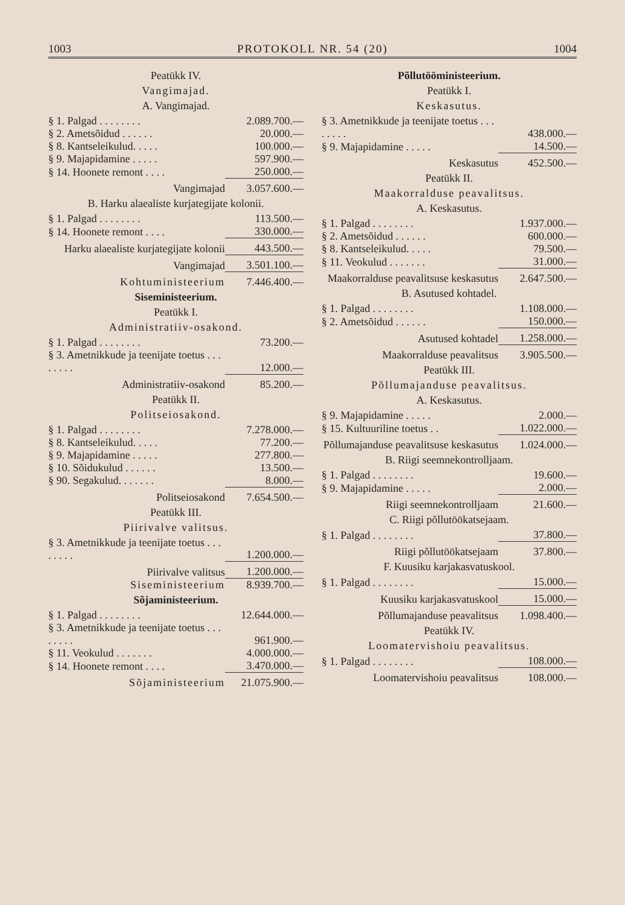1003 PROTOKOLL NR. 54 (20) 1004
Peatükk IV.
Vangimajad.
A. Vangimajad.
| § 1. Palgad . . . . . . . . | 2.089.700.— |
| § 2. Ametsõidud . . . . . . | 20.000.— |
| § 8. Kantseleikulud. . . . . | 100.000.— |
| § 9. Majapidamine . . . . . | 597.900.— |
| § 14. Hoonete remont . . . . | 250.000.— |
| Vangimajad | 3.057.600.— |
B. Harku alaealiste kurjategijate kolonii.
| § 1. Palgad . . . . . . . . | 113.500.— |
| § 14. Hoonete remont . . . . | 330.000.— |
| Harku alaealiste kurjategijate kolonii | 443.500.— |
| Vangimajad | 3.501.100.— |
| Kohtuministeerium | 7.446.400.— |
Siseministeerium.
Peatükk I.
Administratiiv-osakond.
| § 1. Palgad . . . . . . . . | 73.200.— |
| § 3. Ametnikkude ja teenijate toetus . . . . . . . . | 12.000.— |
| Administratiiv-osakond | 85.200.— |
Peatükk II.
Politseiosakond.
| § 1. Palgad . . . . . . . . | 7.278.000.— |
| § 8. Kantseleikulud. . . . . | 77.200.— |
| § 9. Majapidamine . . . . . | 277.800.— |
| § 10. Sõidukulud . . . . . . | 13.500.— |
| § 90. Segakulud. . . . . . . | 8.000.— |
| Politseiosakond | 7.654.500.— |
Peatükk III.
Piirivalve valitsus.
| § 3. Ametnikkude ja teenijate toetus . . . . . . . . | 1.200.000.— |
| Piirivalve valitsus | 1.200.000.— |
| Siseministeerium | 8.939.700.— |
Sõjaministeerium.
| § 1. Palgad . . . . . . . . | 12.644.000.— |
| § 3. Ametnikkude ja teenijate toetus . . . . . . . . | 961.900.— |
| § 11. Veokulud . . . . . . . | 4.000.000.— |
| § 14. Hoonete remont . . . . | 3.470.000.— |
| Sõjaministeerium | 21.075.900.— |
Põllutööministeerium.
Peatükk I.
Keskasutus.
| § 3. Ametnikkude ja teenijate toetus . . . . . . . . | 438.000.— |
| § 9. Majapidamine . . . . . | 14.500.— |
| Keskasutus | 452.500.— |
Peatükk II.
Maakorralduse peavalitsus.
A. Keskasutus.
| § 1. Palgad . . . . . . . . | 1.937.000.— |
| § 2. Ametsõidud . . . . . . | 600.000.— |
| § 8. Kantseleikulud. . . . . | 79.500.— |
| § 11. Veokulud . . . . . . . | 31.000.— |
| Maakorralduse peavalitsuse keskasutus | 2.647.500.— |
B. Asutused kohtadel.
| § 1. Palgad . . . . . . . . | 1.108.000.— |
| § 2. Ametsõidud . . . . . . | 150.000.— |
| Asutused kohtadel | 1.258.000.— |
| Maakorralduse peavalitsus | 3.905.500.— |
Peatükk III.
Põllumajanduse peavalitsus.
A. Keskasutus.
| § 9. Majapidamine . . . . . | 2.000.— |
| § 15. Kultuuriline toetus . . | 1.022.000.— |
| Põllumajanduse peavalitsuse keskasutus | 1.024.000.— |
B. Riigi seemnekontrolljaam.
| § 1. Palgad . . . . . . . . | 19.600.— |
| § 9. Majapidamine . . . . . | 2.000.— |
| Riigi seemnekontrolljaam | 21.600.— |
C. Riigi põllutöökatsejaam.
| § 1. Palgad . . . . . . . . | 37.800.— |
| Riigi põllutöökatsejaam | 37.800.— |
F. Kuusiku karjakasvatuskool.
| § 1. Palgad . . . . . . . . | 15.000.— |
| Kuusiku karjakasvatuskool | 15.000.— |
| Põllumajanduse peavalitsus | 1.098.400.— |
Peatükk IV.
Loomatervishoiu peavalitsus.
| § 1. Palgad . . . . . . . . | 108.000.— |
| Loomatervishoiu peavalitsus | 108.000.— |